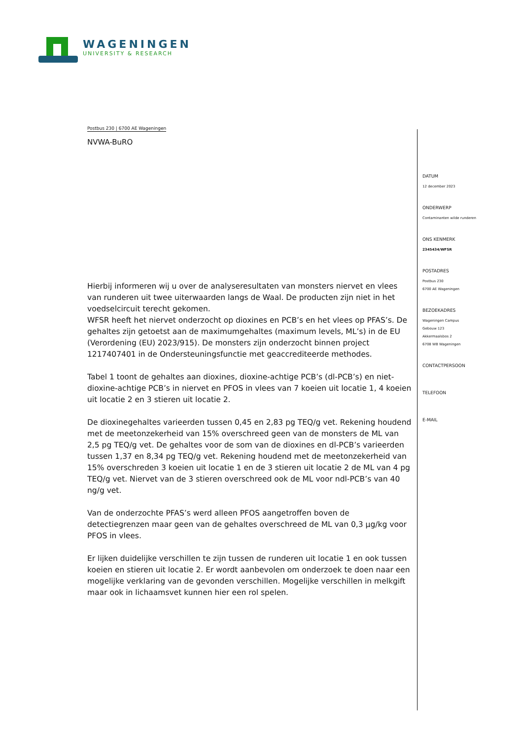WAGENINGEN
UNIVERSITY & RESEARCH
Postbus 230 | 6700 AE Wageningen
NVWA-BuRO
Hierbij informeren wij u over de analyseresultaten van monsters niervet en vlees van runderen uit twee uiterwaarden langs de Waal. De producten zijn niet in het voedselcircuit terecht gekomen.
WFSR heeft het niervet onderzocht op dioxines en PCB’s en het vlees op PFAS’s. De gehaltes zijn getoetst aan de maximumgehaltes (maximum levels, ML’s) in de EU (Verordening (EU) 2023/915). De monsters zijn onderzocht binnen project 1217407401 in de Ondersteuningsfunctie met geaccrediteerde methodes.
Tabel 1 toont de gehaltes aan dioxines, dioxine-achtige PCB’s (dl-PCB’s) en niet-dioxine-achtige PCB’s in niervet en PFOS in vlees van 7 koeien uit locatie 1, 4 koeien uit locatie 2 en 3 stieren uit locatie 2.
De dioxinegehaltes varieerden tussen 0,45 en 2,83 pg TEQ/g vet. Rekening houdend met de meetonzekerheid van 15% overschreed geen van de monsters de ML van 2,5 pg TEQ/g vet. De gehaltes voor de som van de dioxines en dl-PCB’s varieerden tussen 1,37 en 8,34 pg TEQ/g vet. Rekening houdend met de meetonzekerheid van 15% overschreden 3 koeien uit locatie 1 en de 3 stieren uit locatie 2 de ML van 4 pg TEQ/g vet. Niervet van de 3 stieren overschreed ook de ML voor ndl-PCB’s van 40 ng/g vet.
Van de onderzochte PFAS’s werd alleen PFOS aangetroffen boven de detectiegrenzen maar geen van de gehaltes overschreed de ML van 0,3 µg/kg voor PFOS in vlees.
Er lijken duidelijke verschillen te zijn tussen de runderen uit locatie 1 en ook tussen koeien en stieren uit locatie 2. Er wordt aanbevolen om onderzoek te doen naar een mogelijke verklaring van de gevonden verschillen. Mogelijke verschillen in melkgift maar ook in lichaamsvet kunnen hier een rol spelen.
DATUM
12 december 2023
ONDERWERP
Contaminanten wilde runderen
ONS KENMERK
2345434/WFSR
POSTADRES
Postbus 230
6700 AE Wageningen
BEZOEKADRES
Wageningen Campus
Gebouw 123
Akkermaalsbos 2
6708 WB Wageningen
CONTACTPERSOON
TELEFOON
E-MAIL